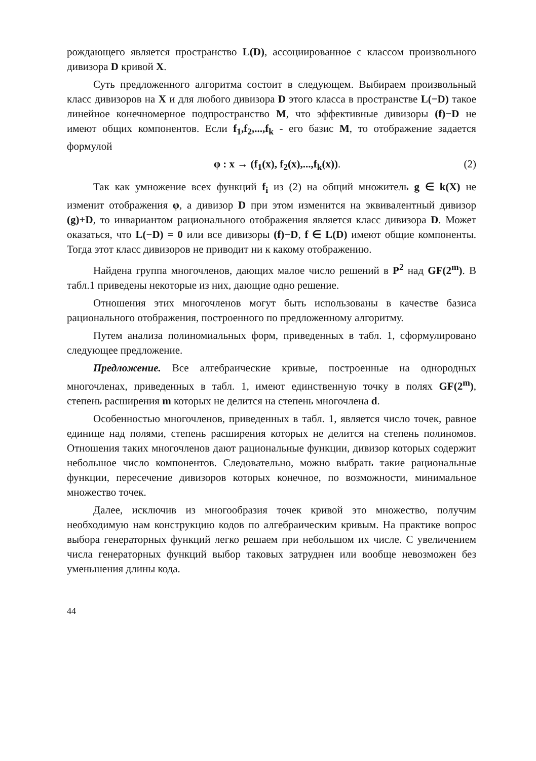рождающего является пространство L(D), ассоциированное с классом произвольного дивизора D кривой X.
Суть предложенного алгоритма состоит в следующем. Выбираем произвольный класс дивизоров на X и для любого дивизора D этого класса в пространстве L(−D) такое линейное конечномерное подпространство M, что эффективные дивизоры (f)−D не имеют общих компонентов. Если f<sub>1</sub>,f<sub>2</sub>,...,f<sub>k</sub> - его базис M, то отображение задается формулой
φ : x → (f<sub>1</sub>(x), f<sub>2</sub>(x),...,f<sub>k</sub>(x)). (2)
Так как умножение всех функций f<sub>i</sub> из (2) на общий множитель g ∈ k(X) не изменит отображения φ, а дивизор D при этом изменится на эквивалентный дивизор (g)+D, то инвариантом рационального отображения является класс дивизора D. Может оказаться, что L(−D) = 0 или все дивизоры (f)−D, f ∈ L(D) имеют общие компоненты. Тогда этот класс дивизоров не приводит ни к какому отображению.
Найдена группа многочленов, дающих малое число решений в P<sup>2</sup> над GF(2<sup>m</sup>). В табл.1 приведены некоторые из них, дающие одно решение.
Отношения этих многочленов могут быть использованы в качестве базиса рационального отображения, построенного по предложенному алгоритму.
Путем анализа полиномиальных форм, приведенных в табл. 1, сформулировано следующее предложение.
Предложение. Все алгебраические кривые, построенные на однородных многочленах, приведенных в табл. 1, имеют единственную точку в полях GF(2<sup>m</sup>), степень расширения m которых не делится на степень многочлена d.
Особенностью многочленов, приведенных в табл. 1, является число точек, равное единице над полями, степень расширения которых не делится на степень полиномов. Отношения таких многочленов дают рациональные функции, дивизор которых содержит небольшое число компонентов. Следовательно, можно выбрать такие рациональные функции, пересечение дивизоров которых конечное, по возможности, минимальное множество точек.
Далее, исключив из многообразия точек кривой это множество, получим необходимую нам конструкцию кодов по алгебраическим кривым. На практике вопрос выбора генераторных функций легко решаем при небольшом их числе. С увеличением числа генераторных функций выбор таковых затруднен или вообще невозможен без уменьшения длины кода.
44